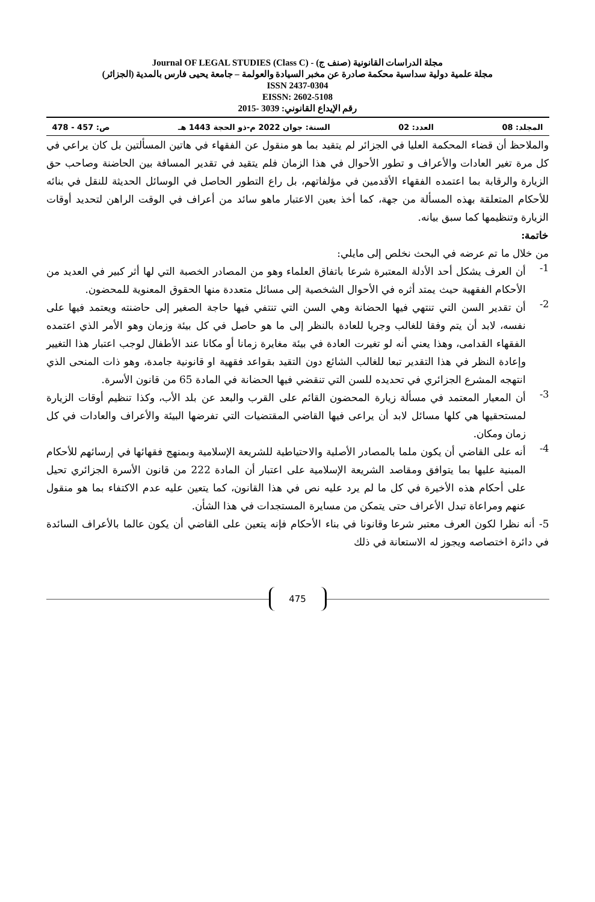مجلة الدراسات القانونية (صنف ج) - Journal OF LEGAL STUDIES (Class C)
مجلة علمية دولية سداسية محكمة صادرة عن مخبر السيادة والعولمة – جامعة يحيى فارس بالمدية (الجزائر)
ISSN 2437-0304
EISSN: 2602-5108
رقم الإيداع القانوني: 3039 -2015
المجلد: 08 العدد: 02 السنة: جوان 2022 م-ذو الحجة 1443 هـ ص: 457 - 478
والملاحظ أن قضاء المحكمة العليا في الجزائر لم يتقيد بما هو منقول عن الفقهاء في هاتين المسألتين بل كان يراعي في كل مرة تغير العادات والأعراف و تطور الأحوال في هذا الزمان فلم يتقيد في تقدير المسافة بين الحاضنة وصاحب حق الزيارة والرقابة بما اعتمده الفقهاء الأقدمين في مؤلفاتهم، بل راع التطور الحاصل في الوسائل الحديثة للنقل في بنائه للأحكام المتعلقة بهذه المسألة من جهة، كما أخذ بعين الاعتبار ماهو سائد من أعراف في الوقت الراهن لتحديد أوقات الزيارة وتنظيمها كما سبق بيانه.
خاتمة:
من خلال ما تم عرضه في البحث نخلص إلى مايلي:
1-
أن العرف يشكل أحد الأدلة المعتبرة شرعا باتفاق العلماء وهو من المصادر الخصبة التي لها أثر كبير في العديد من الأحكام الفقهية حيث يمتد أثره في الأحوال الشخصية إلى مسائل متعددة منها الحقوق المعنوية للمحضون.
2-
أن تقدير السن التي تنتهي فيها الحضانة وهي السن التي تنتفي فيها حاجة الصغير إلى حاضنته ويعتمد فيها على نفسه، لابد أن يتم وفقا للغالب وجريا للعادة بالنظر إلى ما هو حاصل في كل بيئة وزمان وهو الأمر الذي اعتمده الفقهاء القدامى، وهذا يعني أنه لو تغيرت العادة في بيئة مغايرة زمانا أو مكانا عند الأطفال لوجب اعتبار هذا التغيير وإعادة النظر في هذا التقدير تبعا للغالب الشائع دون التقيد بقواعد فقهية او قانونية جامدة، وهو ذات المنحى الذي انتهجه المشرع الجزائري في تحديده للسن التي تنقضي فيها الحضانة في المادة 65 من قانون الأسرة.
3-
أن المعيار المعتمد في مسألة زيارة المحضون القائم على القرب والبعد عن بلد الأب، وكذا تنظيم أوقات الزيارة لمستحقيها هي كلها مسائل لابد أن يراعى فيها القاضي المقتضيات التي تفرضها البيئة والأعراف والعادات في كل زمان ومكان.
4-
أنه على القاضي أن يكون ملما بالمصادر الأصلية والاحتياطية للشريعة الإسلامية وبمنهج فقهائها في إرسائهم للأحكام المبنية عليها بما يتوافق ومقاصد الشريعة الإسلامية على اعتبار أن المادة 222 من قانون الأسرة الجزائري تحيل على أحكام هذه الأخيرة في كل ما لم يرد عليه نص في هذا القانون، كما يتعين عليه عدم الاكتفاء بما هو منقول عنهم ومراعاة تبدل الأعراف حتى يتمكن من مسايرة المستجدات في هذا الشأن.
5- أنه نظرا لكون العرف معتبر شرعا وقانونا في بناء الأحكام فإنه يتعين على القاضي أن يكون عالما بالأعراف السائدة في دائرة اختصاصه ويجوز له الاستعانة في ذلك
475